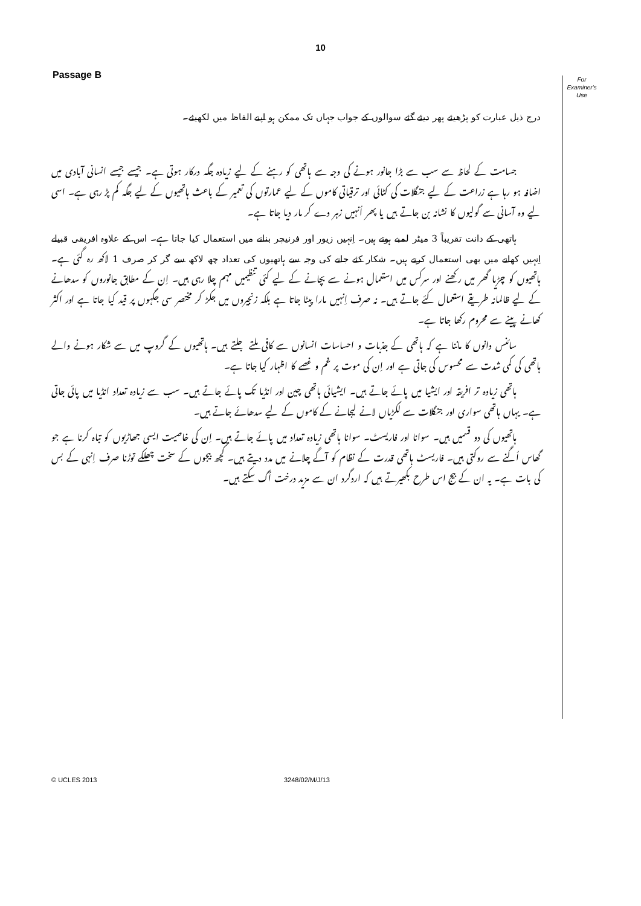10
Passage B
For
Examiner's
Use
درج ذیل عبارت کو پڑھیئے پھر دیئے گئے سوالوں کے جواب جہاں تک ممکن ہو اپنے الفاظ میں لکھیئے۔
جسامت کے لحاظ سے سب سے بڑا جانور ہونے کی وجہ سے ہاتھی کو رہنے کے لیے زیادہ جگہ درکار ہوتی ہے۔ جیسے جیسے انسانی آبادی میں اضافہ ہو رہا ہے زراعت کے لیے جنگلات کی کٹائی اور ترقیاتی کاموں کے لیے عمارتوں کی تعمیر کے باعث ہاتھیوں کے لیے جگہ کم پڑ رہی ہے۔ اسی لیے وہ آسانی سے گولیوں کا نشانہ بن جاتے ہیں یا پھر اُنہیں زہر دے کر مار دیا جاتا ہے۔
ہاتھی کے دانت تقریباً 3 میٹر لمبے ہوتے ہیں۔ اِنہیں زیور اور فرنیچر بنانے میں استعمال کیا جاتا ہے۔ اس کے علاوہ افریقی قبیلے اِنہیں کھانے میں بھی استعمال کرتے ہیں۔ شکار کئے جانے کی وجہ سے ہاتھیوں کی تعداد چھ لاکھ سے گر کر صرف 1 لاکھ رہ گئی ہے۔ ہاتھیوں کو چڑیا گھر میں رکھنے اور سرکس میں استعمال ہونے سے بچانے کے لیے کئی تنظیمیں مہم چلا رہی ہیں۔ اِن کے مطابق جانوروں کو سدھانے کے لیے ظالمانہ طریقے استعمال کئے جاتے ہیں۔ نہ صرف اِنہیں مارا پیٹا جاتا ہے بلکہ زنجیروں میں جکڑ کر مختصر سی جگہوں پر قید کیا جاتا ہے اور اکثر کھانے پینے سے محروم رکھا جاتا ہے۔
سائنس دانوں کا ماننا ہے کہ ہاتھی کے جذبات و احساسات انسانوں سے کافی ملتے جلتے ہیں۔ ہاتھیوں کے گروپ میں سے شکار ہونے والے ہاتھی کی کمی شدت سے محسوس کی جاتی ہے اور اِن کی موت پر غم و غصے کا اظہار کیا جاتا ہے۔
ہاتھی زیادہ تر افریقہ اور ایشیا میں پائے جاتے ہیں۔ ایشیائی ہاتھی چین اور انڈیا تک پائے جاتے ہیں۔ سب سے زیادہ تعداد انڈیا میں پائی جاتی ہے۔ یہاں ہاتھی سواری اور جنگلات سے لکڑیاں لانے لیجانے کے کاموں کے لیے سدھائے جاتے ہیں۔
ہاتھیوں کی دو قسمیں ہیں۔ سوانا اور فاریسٹ۔ سوانا ہاتھی زیادہ تعداد میں پائے جاتے ہیں۔ اِن کی خاصیت ایسی جھاڑیوں کو تباہ کرنا ہے جو گھاس اُگنے سے روکتی ہیں۔ فاریسٹ ہاتھی قدرت کے نظام کو آگے چلانے میں مدد دیتے ہیں۔ کچھ بیجوں کے سخت چھلکے توڑنا صرف اِنہی کے بس کی بات ہے۔ یہ ان کے بیج اس طرح بکھیرتے ہیں کہ اردگرد ان سے مزید درخت اُگ سکتے ہیں۔
© UCLES 2013 3248/02/M/J/13